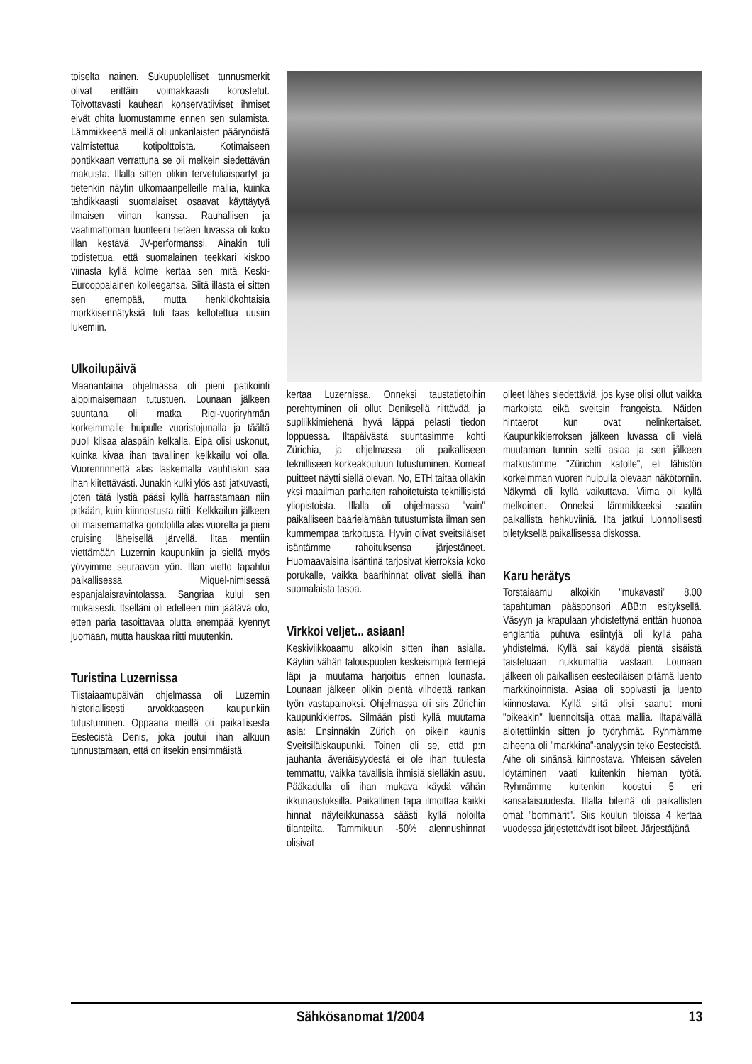toiselta nainen. Sukupuolelliset tunnusmerkit olivat erittäin voimakkaasti korostetut. Toivottavasti kauhean konservatiiviset ihmiset eivät ohita luomustamme ennen sen sulamista. Lämmikkeenä meillä oli unkarilaisten päärynöistä valmistettua kotipolttoista. Kotimaiseen pontikkaan verrattuna se oli melkein siedettävän makuista. Illalla sitten olikin tervetuliaispartyt ja tietenkin näytin ulkomaanpelleille mallia, kuinka tahdikkaasti suomalaiset osaavat käyttäytyä ilmaisen viinan kanssa. Rauhallisen ja vaatimattoman luonteeni tietäen luvassa oli koko illan kestävä JV-performanssi. Ainakin tuli todistettua, että suomalainen teekkari kiskoo viinasta kyllä kolme kertaa sen mitä Keski-Eurooppalainen kolleegansa. Siitä illasta ei sitten sen enempää, mutta henkilökohtaisia morkkisennätyksiä tuli taas kellotettua uusiin lukemiin.
Ulkoilupäivä
Maanantaina ohjelmassa oli pieni patikointi alppimaisemaan tutustuen. Lounaan jälkeen suuntana oli matka Rigi-vuoriryhmän korkeimmalle huipulle vuoristojunalla ja täältä puoli kilsaa alaspäin kelkalla. Eipä olisi uskonut, kuinka kivaa ihan tavallinen kelkkailu voi olla. Vuorenrinnettä alas laskemalla vauhtiakin saa ihan kiitettävästi. Junakin kulki ylös asti jatkuvasti, joten tätä lystiä pääsi kyllä harrastamaan niin pitkään, kuin kiinnostusta riitti. Kelkkailun jälkeen oli maisemamatka gondolilla alas vuorelta ja pieni cruising läheisellä järvellä. Iltaa mentiin viettämään Luzernin kaupunkiin ja siellä myös yövyimme seuraavan yön. Illan vietto tapahtui paikallisessa Miquel-nimisessä espanjalaisravintolassa. Sangriaa kului sen mukaisesti. Itselläni oli edelleen niin jäätävä olo, etten paria tasoittavaa olutta enempää kyennyt juomaan, mutta hauskaa riitti muutenkin.
Turistina Luzernissa
Tiistaiaamupäivän ohjelmassa oli Luzernin historiallisesti arvokkaaseen kaupunkiin tutustuminen. Oppaana meillä oli paikallisesta Eestecistä Denis, joka joutui ihan alkuun tunnustamaan, että on itsekin ensimmäistä
kertaa Luzernissa. Onneksi taustatietoihin perehtyminen oli ollut Deniksellä riittävää, ja supliikkimiehenä hyvä läppä pelasti tiedon loppuessa. Iltapäivästä suuntasimme kohti Zürichia, ja ohjelmassa oli paikalliseen teknilliseen korkeakouluun tutustuminen. Komeat puitteet näytti siellä olevan. No, ETH taitaa ollakin yksi maailman parhaiten rahoitetuista teknillisistä yliopistoista. Illalla oli ohjelmassa "vain" paikalliseen baarielämään tutustumista ilman sen kummempaa tarkoitusta. Hyvin olivat sveitsiläiset isäntämme rahoituksensa järjestäneet. Huomaavaisina isäntinä tarjosivat kierroksia koko porukalle, vaikka baarihinnat olivat siellä ihan suomalaista tasoa.
Virkkoi veljet... asiaan!
Keskiviikkoaamu alkoikin sitten ihan asialla. Käytiin vähän talouspuolen keskeisimpiä termejä läpi ja muutama harjoitus ennen lounasta. Lounaan jälkeen olikin pientä viihdettä rankan työn vastapainoksi. Ohjelmassa oli siis Zürichin kaupunkikierros. Silmään pisti kyllä muutama asia: Ensinnäkin Zürich on oikein kaunis Sveitsiläiskaupunki. Toinen oli se, että p:n jauhanta äveriäisyydestä ei ole ihan tuulesta temmattu, vaikka tavallisia ihmisiä sielläkin asuu. Pääkadulla oli ihan mukava käydä vähän ikkunaostoksilla. Paikallinen tapa ilmoittaa kaikki hinnat näyteikkunassa säästi kyllä noloilta tilanteilta. Tammikuun -50% alennushinnat olisivat
olleet lähes siedettäviä, jos kyse olisi ollut vaikka markoista eikä sveitsin frangeista. Näiden hintaerot kun ovat nelinkertaiset. Kaupunkikierroksen jälkeen luvassa oli vielä muutaman tunnin setti asiaa ja sen jälkeen matkustimme "Zürichin katolle", eli lähistön korkeimman vuoren huipulla olevaan näkötorniin. Näkymä oli kyllä vaikuttava. Viima oli kyllä melkoinen. Onneksi lämmikkeeksi saatiin paikallista hehkuviiniä. Ilta jatkui luonnollisesti biletyksellä paikallisessa diskossa.
Karu herätys
Torstaiaamu alkoikin "mukavasti" 8.00 tapahtuman pääsponsori ABB:n esityksellä. Väsyyn ja krapulaan yhdistettynä erittän huonoa englantia puhuva esiintyjä oli kyllä paha yhdistelmä. Kyllä sai käydä pientä sisäistä taisteluaan nukkumattia vastaan. Lounaan jälkeen oli paikallisen eesteciläisen pitämä luento markkinoinnista. Asiaa oli sopivasti ja luento kiinnostava. Kyllä siitä olisi saanut moni "oikeakin" luennoitsija ottaa mallia. Iltapäivällä aloitettiinkin sitten jo työryhmät. Ryhmämme aiheena oli "markkina"-analyysin teko Eestecistä. Aihe oli sinänsä kiinnostava. Yhteisen sävelen löytäminen vaati kuitenkin hieman työtä. Ryhmämme kuitenkin koostui 5 eri kansalaisuudesta. Illalla bileinä oli paikallisten omat "bommarit". Siis koulun tiloissa 4 kertaa vuodessa järjestettävät isot bileet. Järjestäjänä
Sähkösanomat 1/2004 13